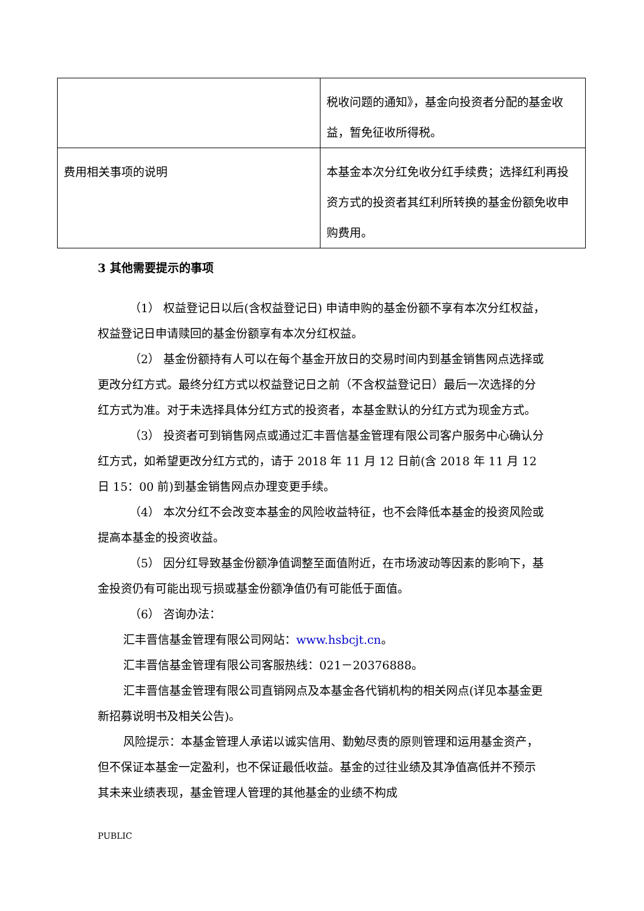| | 税收问题的通知》，基金向投资者分配的基金收益，暂免征收所得税。 |
| 费用相关事项的说明 | 本基金本次分红免收分红手续费；选择红利再投资方式的投资者其红利所转换的基金份额免收申购费用。 |
3 其他需要提示的事项
（1） 权益登记日以后(含权益登记日) 申请申购的基金份额不享有本次分红权益，权益登记日申请赎回的基金份额享有本次分红权益。
（2） 基金份额持有人可以在每个基金开放日的交易时间内到基金销售网点选择或更改分红方式。最终分红方式以权益登记日之前（不含权益登记日）最后一次选择的分红方式为准。对于未选择具体分红方式的投资者，本基金默认的分红方式为现金方式。
（3） 投资者可到销售网点或通过汇丰晋信基金管理有限公司客户服务中心确认分红方式，如希望更改分红方式的，请于 2018 年 11 月 12 日前(含 2018 年 11 月 12 日 15：00 前)到基金销售网点办理变更手续。
（4） 本次分红不会改变本基金的风险收益特征，也不会降低本基金的投资风险或提高本基金的投资收益。
（5） 因分红导致基金份额净值调整至面值附近，在市场波动等因素的影响下，基金投资仍有可能出现亏损或基金份额净值仍有可能低于面值。
（6） 咨询办法：
汇丰晋信基金管理有限公司网站：www.hsbcjt.cn。
汇丰晋信基金管理有限公司客服热线：021－20376888。
汇丰晋信基金管理有限公司直销网点及本基金各代销机构的相关网点(详见本基金更新招募说明书及相关公告)。
风险提示：本基金管理人承诺以诚实信用、勤勉尽责的原则管理和运用基金资产，但不保证本基金一定盈利，也不保证最低收益。基金的过往业绩及其净值高低并不预示其未来业绩表现，基金管理人管理的其他基金的业绩不构成
PUBLIC